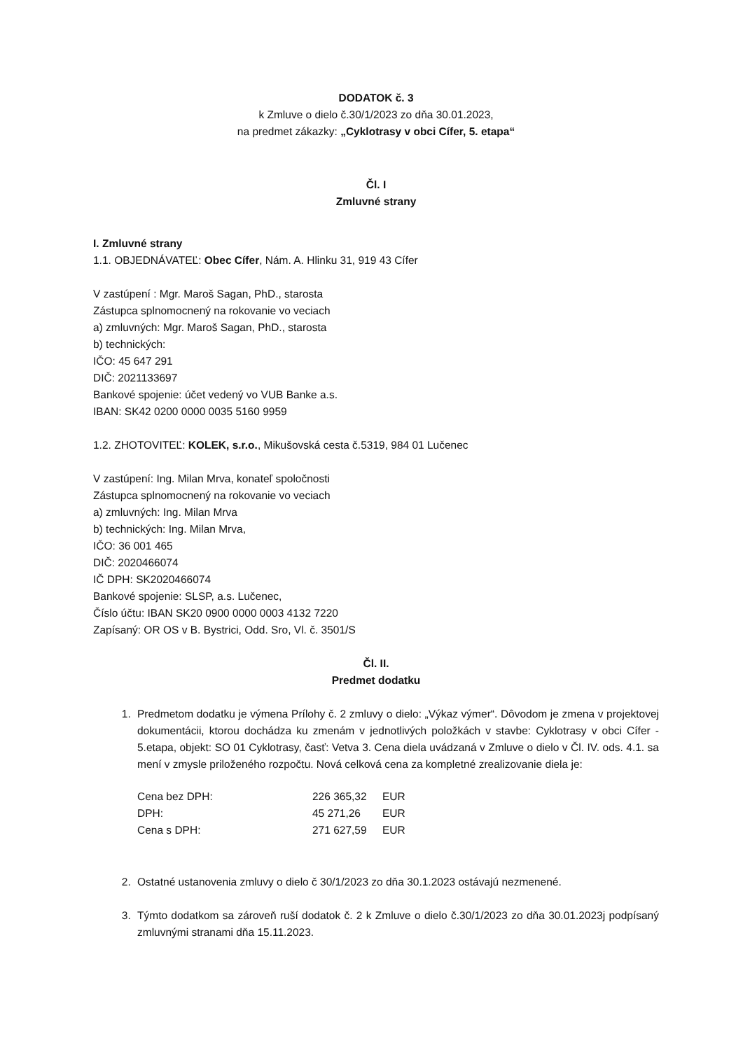DODATOK č. 3
k Zmluve o dielo č.30/1/2023 zo dňa 30.01.2023,
na predmet zákazky: „Cyklotrasy v obci Cífer, 5. etapa“
Čl. I
Zmluvné strany
I. Zmluvné strany
1.1. OBJEDNÁVATEĽ: Obec Cífer, Nám. A. Hlinku 31, 919 43 Cífer
V zastúpení : Mgr. Maroš Sagan, PhD., starosta
Zástupca splnomocnený na rokovanie vo veciach
a) zmluvných: Mgr. Maroš Sagan, PhD., starosta
b) technických:
IČO: 45 647 291
DIČ: 2021133697
Bankové spojenie: účet vedený vo VUB Banke a.s.
IBAN: SK42 0200 0000 0035 5160 9959
1.2. ZHOTOVITEĽ: KOLEK, s.r.o., Mikušovská cesta č.5319, 984 01 Lučenec
V zastúpení: Ing. Milan Mrva, konateľ spoločnosti
Zástupca splnomocnený na rokovanie vo veciach
a) zmluvných: Ing. Milan Mrva
b) technických: Ing. Milan Mrva,
IČO: 36 001 465
DIČ: 2020466074
IČ DPH: SK2020466074
Bankové spojenie: SLSP, a.s. Lučenec,
Číslo účtu: IBAN SK20 0900 0000 0003 4132 7220
Zapísaný: OR OS v B. Bystrici, Odd. Sro, Vl. č. 3501/S
Čl. II.
Predmet dodatku
1. Predmetom dodatku je výmena Prílohy č. 2 zmluvy o dielo: „Výkaz výmer“. Dôvodom je zmena v projektovej dokumentácii, ktorou dochádza ku zmenám v jednotlivých položkách v stavbe: Cyklotrasy v obci Cífer - 5.etapa, objekt: SO 01 Cyklotrasy, časť: Vetva 3. Cena diela uvádzaná v Zmluve o dielo v Čl. IV. ods. 4.1. sa mení v zmysle priloženého rozpočtu. Nová celková cena za kompletné zrealizovanie diela je:
| Cena bez DPH: | 226 365,32 | EUR |
| DPH: | 45 271,26 | EUR |
| Cena s DPH: | 271 627,59 | EUR |
2. Ostatné ustanovenia zmluvy o dielo č 30/1/2023 zo dňa 30.1.2023 ostávajú nezmenené.
3. Týmto dodatkom sa zároveň ruší dodatok č. 2 k Zmluve o dielo č.30/1/2023 zo dňa 30.01.2023j podpísaný zmluvnými stranami dňa 15.11.2023.